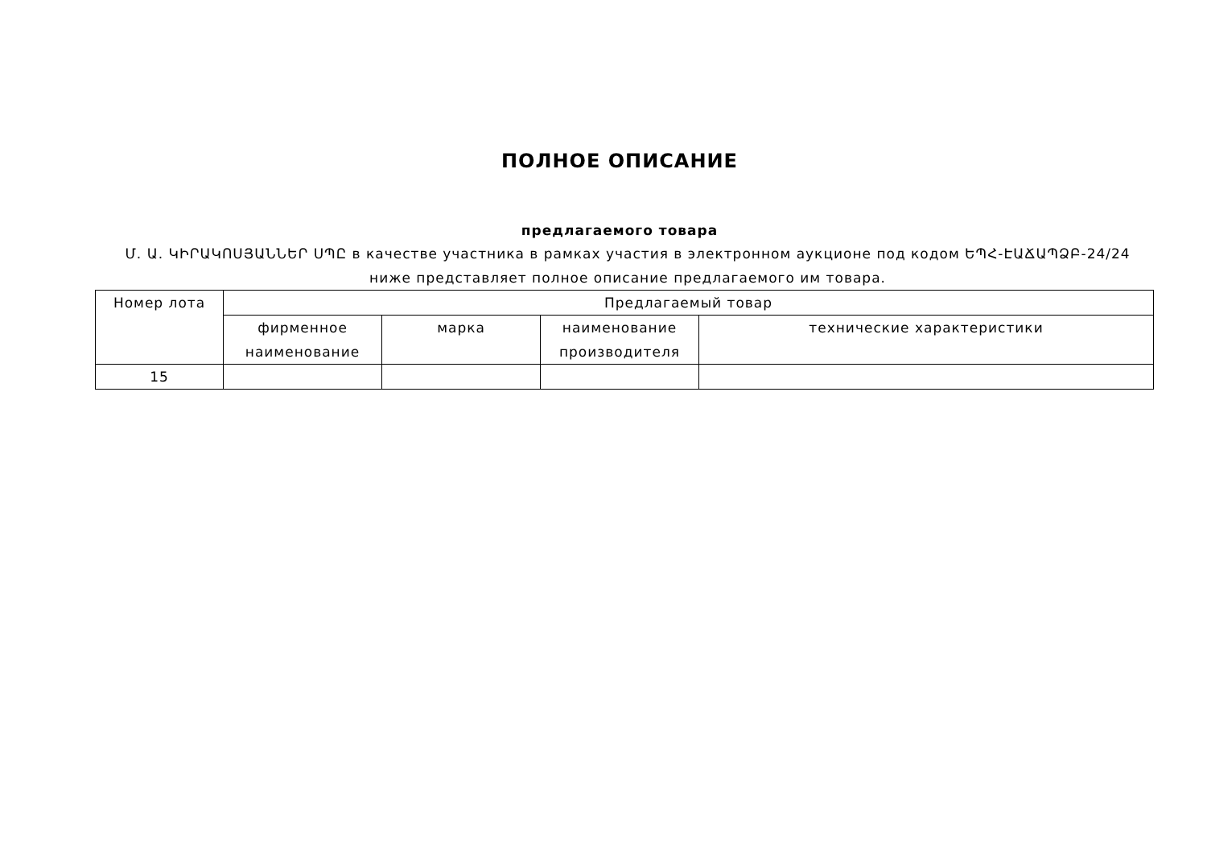ПОЛНОЕ ОПИСАНИЕ
предлагаемого товара
Մ. Ա. ԿԻՐԱԿՈՍՅԱՆՆԵՐ ՍՊԸ в качестве участника в рамках участия в электронном аукционе под кодом ԵՊՀ-ԷԱՃԱՊՁԲ-24/24 ниже представляет полное описание предлагаемого им товара.
| Номер лота | Предлагаемый товар | | | |
| --- | --- | --- | --- | --- |
| | фирменное наименование | марка | наименование производителя | технические характеристики |
| 15 | | | | |